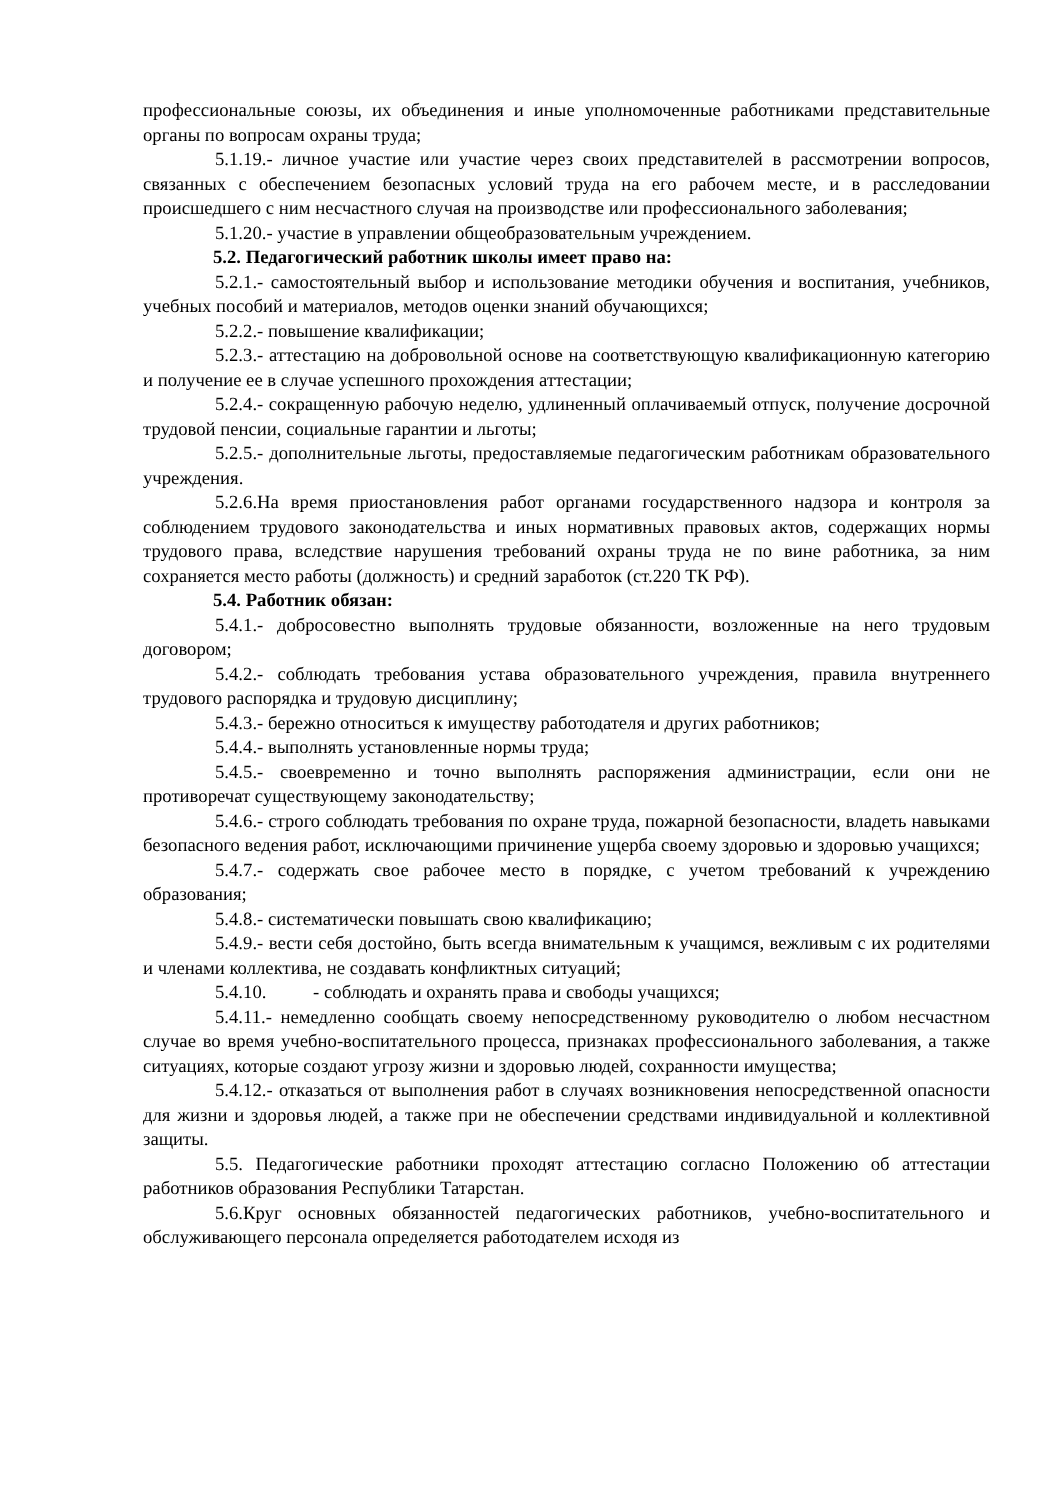профессиональные союзы, их объединения и иные уполномоченные работниками представительные органы по вопросам охраны труда;
5.1.19.- личное участие или участие через своих представителей в рассмотрении вопросов, связанных с обеспечением безопасных условий труда на его рабочем месте, и в расследовании происшедшего с ним несчастного случая на производстве или профессионального заболевания;
5.1.20.- участие в управлении общеобразовательным учреждением.
5.2. Педагогический работник школы имеет право на:
5.2.1.- самостоятельный выбор и использование методики обучения и воспитания, учебников, учебных пособий и материалов, методов оценки знаний обучающихся;
5.2.2.- повышение квалификации;
5.2.3.- аттестацию на добровольной основе на соответствующую квалификационную категорию и получение ее в случае успешного прохождения аттестации;
5.2.4.- сокращенную рабочую неделю, удлиненный оплачиваемый отпуск, получение досрочной трудовой пенсии, социальные гарантии и льготы;
5.2.5.- дополнительные льготы, предоставляемые педагогическим работникам образовательного учреждения.
5.2.6.На время приостановления работ органами государственного надзора и контроля за соблюдением трудового законодательства и иных нормативных правовых актов, содержащих нормы трудового права, вследствие нарушения требований охраны труда не по вине работника, за ним сохраняется место работы (должность) и средний заработок (ст.220 ТК РФ).
5.4. Работник обязан:
5.4.1.- добросовестно выполнять трудовые обязанности, возложенные на него трудовым договором;
5.4.2.- соблюдать требования устава образовательного учреждения, правила внутреннего трудового распорядка и трудовую дисциплину;
5.4.3.- бережно относиться к имуществу работодателя и других работников;
5.4.4.- выполнять установленные нормы труда;
5.4.5.- своевременно и точно выполнять распоряжения администрации, если они не противоречат существующему законодательству;
5.4.6.- строго соблюдать требования по охране труда, пожарной безопасности, владеть навыками безопасного ведения работ, исключающими причинение ущерба своему здоровью и здоровью учащихся;
5.4.7.- содержать свое рабочее место в порядке, с учетом требований к учреждению образования;
5.4.8.- систематически повышать свою квалификацию;
5.4.9.- вести себя достойно, быть всегда внимательным к учащимся, вежливым с их родителями и членами коллектива, не создавать конфликтных ситуаций;
5.4.10. - соблюдать и охранять права и свободы учащихся;
5.4.11.- немедленно сообщать своему непосредственному руководителю о любом несчастном случае во время учебно-воспитательного процесса, признаках профессионального заболевания, а также ситуациях, которые создают угрозу жизни и здоровью людей, сохранности имущества;
5.4.12.- отказаться от выполнения работ в случаях возникновения непосредственной опасности для жизни и здоровья людей, а также при не обеспечении средствами индивидуальной и коллективной защиты.
5.5. Педагогические работники проходят аттестацию согласно Положению об аттестации работников образования Республики Татарстан.
5.6.Круг основных обязанностей педагогических работников, учебно-воспитательного и обслуживающего персонала определяется работодателем исходя из